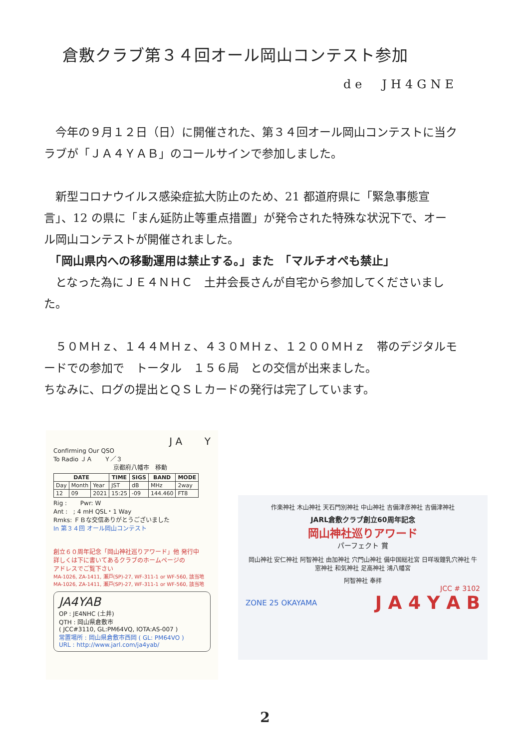倉敷クラブ第３４回オール岡山コンテスト参加
de　JH4GNE
　今年の９月１２日（日）に開催された、第３４回オール岡山コンテストに当クラブが「ＪＡ４ＹＡＢ」のコールサインで参加しました。
　新型コロナウイルス感染症拡大防止のため、21 都道府県に「緊急事態宣言」、12 の県に「まん延防止等重点措置」が発令された特殊な状況下で、オール岡山コンテストが開催されました。
　「岡山県内への移動運用は禁止する。」また　「マルチオペも禁止」
　となった為にＪＥ４ＮＨＣ　土井会長さんが自宅から参加してくださいました。
　５０ＭＨｚ、１４４ＭＨｚ、４３０ＭＨｚ、１２００ＭＨｚ　帯のデジタルモードでの参加で　トータル　１５６局　との交信が出来ました。
ちなみに、ログの提出とＱＳＬカードの発行は完了しています。
J A Y
Confirming Our QSO
To Radio ＪＡ　　Ｙ／３
京都府八幡市　移動
| DATE | | | TIME | SIGS | BAND | MODE |
| --- | --- | --- | --- | --- | --- | --- |
| Day | Month | Year | JST | dB | MHz | 2way |
| 12 | 09 | 2021 | 15:25 | -09 | 144.460 | FT8 |
Rig : Pwr: W
Ant : ; 4 mH QSL・1 Way
Rmks: ＦＢな交信ありがとうございました
In 第３４回 オール岡山コンテスト
創立６０周年記念「岡山神社巡りアワード」他 発行中
詳しくは下に書いてあるクラブのホームページの
アドレスでご覧下さい
MA-1026, ZA-1411, 瀬戸(SP)-27, WF-311-1 or WF-560, 該当地
MA-1026, ZA-1411, 瀬戸(SP)-27, WF-311-1 or WF-560, 該当地
JA4YAB
OP : JE4NHC (土井)
QTH : 岡山県倉敷市
( JCC#3110, GL:PM64VQ, IOTA:AS-007 )
常置場所 : 岡山県倉敷市西岡 ( GL: PM64VO )
URL : http://www.jarl.com/ja4yab/
作楽神社 木山神社 天石門別神社 中山神社 吉備津彦神社 吉備津神社
JARL倉敷クラブ創立60周年記念
岡山神社巡りアワード
パーフェクト 賞
岡山神社 安仁神社 阿智神社 由加神社 穴門山神社 備中国総社宮 日咩坂鐘乳穴神社 牛窓神社 和気神社 足高神社 鴻八幡宮
阿智神社 奉拝
JCC # 3102
ZONE 25 OKAYAMA J A 4 Y A B
2